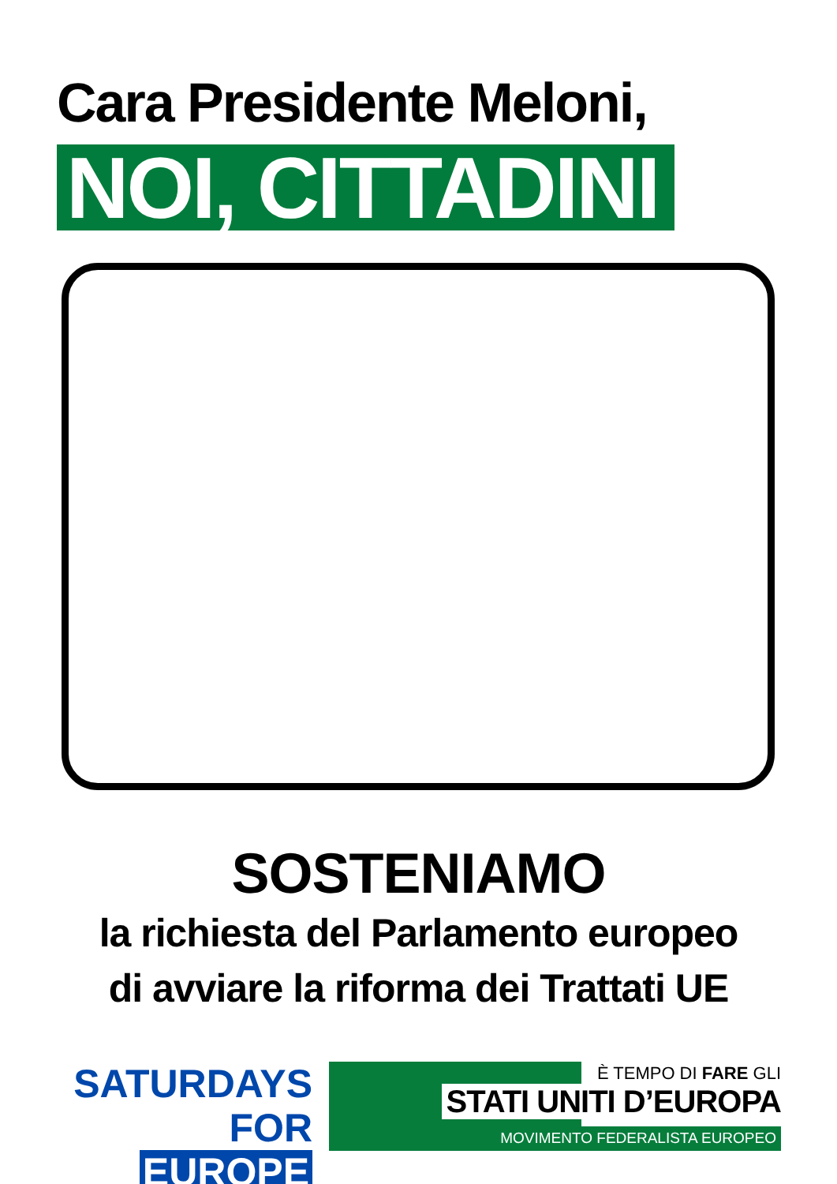Cara Presidente Meloni,
NOI, CITTADINI
SOSTENIAMO
la richiesta del Parlamento europeo
di avviare la riforma dei Trattati UE
SATURDAYS
FOR EUROPE
È TEMPO DI FARE GLI
STATI UNITI D’EUROPA
MOVIMENTO FEDERALISTA EUROPEO